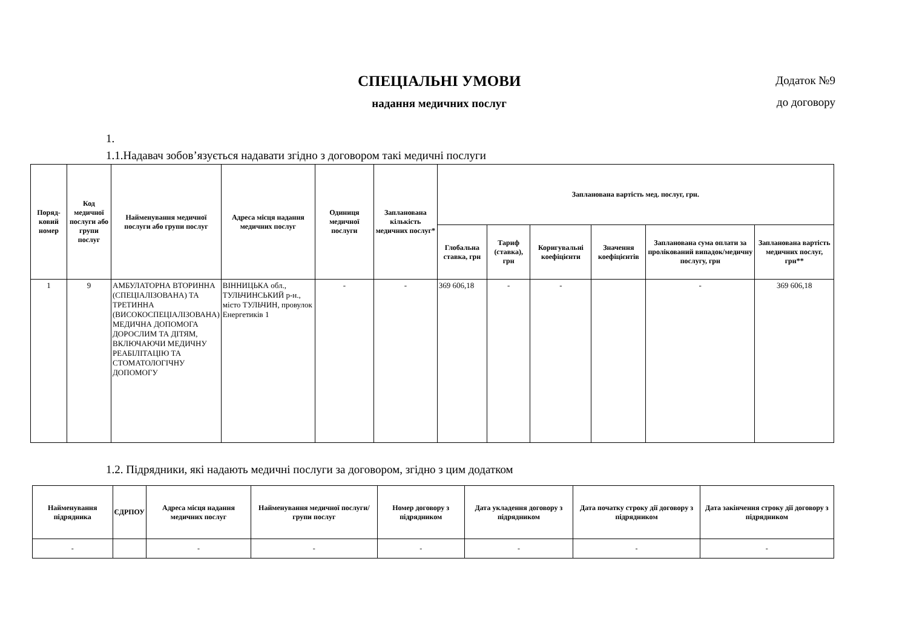СПЕЦІАЛЬНІ УМОВИ
надання медичних послуг
Додаток №9
до договору
1.
1.1.Надавач зобов’язується надавати згідно з договором такі медичні послуги
| Поряд-ковий номер | Код медичної послуги або групи послуг | Найменування медичної послуги або групи послуг | Адреса місця надання медичних послуг | Одиниця медичної послуги | Запланована кількість медичних послуг* | Запланована вартість мед. послуг, грн. | | | | | |
| --- | --- | --- | --- | --- | --- | --- | --- | --- | --- | --- | --- |
| | | | | | | Глобальна ставка, грн | Тариф (ставка), грн | Коригувальні коефіцієнти | Значення коефіцієнтів | Запланована сума оплати за пролікований випадок/медичну послугу, грн | Запланована вартість медичних послуг, грн** |
| 1 | 9 | АМБУЛАТОРНА ВТОРИННА (СПЕЦІАЛІЗОВАНА) ТА ТРЕТИННА (ВИСОКОСПЕЦІАЛІЗОВАНА) МЕДИЧНА ДОПОМОГА ДОРОСЛИМ ТА ДІТЯМ, ВКЛЮЧАЮЧИ МЕДИЧНУ РЕАБІЛІТАЦІЮ ТА СТОМАТОЛОГІЧНУ ДОПОМОГУ | ВІННИЦЬКА обл., ТУЛЬЧИНСЬКИЙ р-н., місто ТУЛЬЧИН, провулок Енергетиків 1 | - | - | 369 606,18 | - | - | | - | 369 606,18 |
1.2. Підрядники, які надають медичні послуги за договором, згідно з цим додатком
| Найменування підрядника | ЄДРПОУ | Адреса місця надання медичних послуг | Найменування медичної послуги/групи послуг | Номер договору з підрядником | Дата укладення договору з підрядником | Дата початку строку дії договору з підрядником | Дата закінчення строку дії договору з підрядником |
| --- | --- | --- | --- | --- | --- | --- | --- |
| - | | - | - | - | - | - | - |